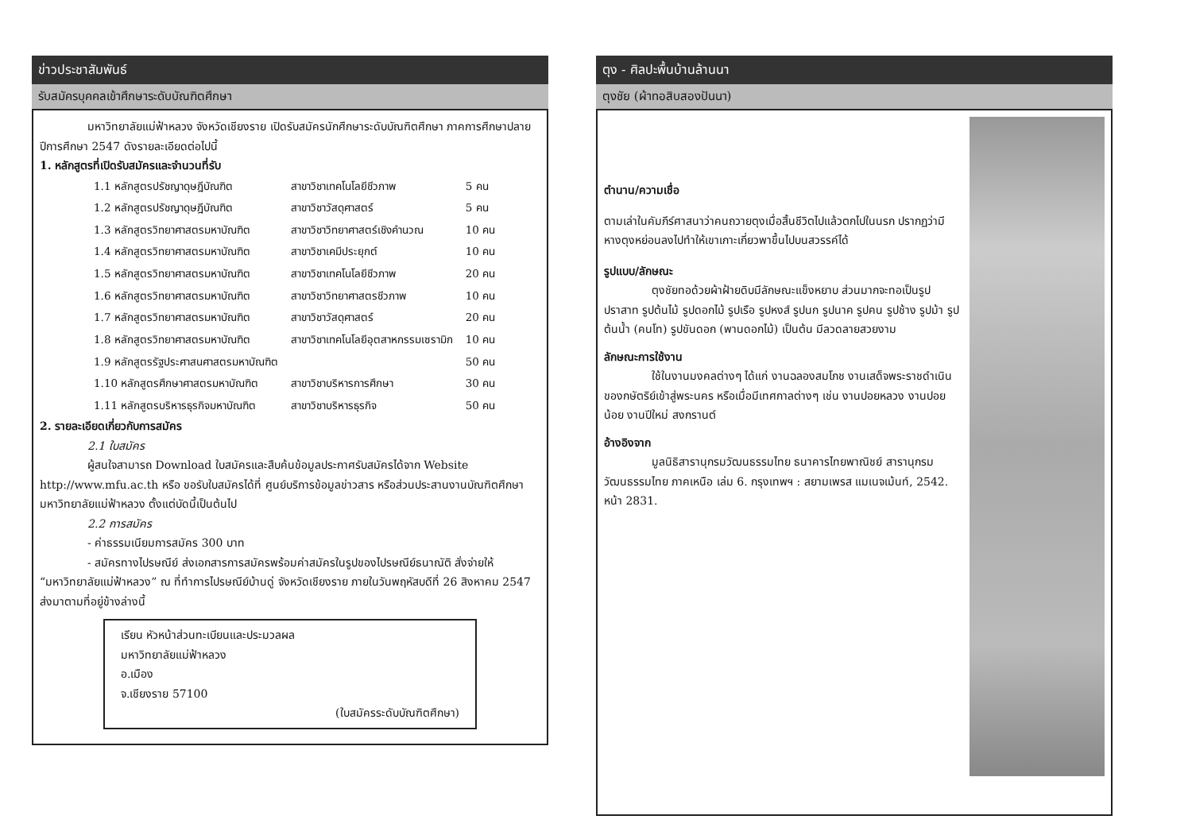ข่าวประชาสัมพันธ์
รับสมัครบุคคลเข้าศึกษาระดับบัณฑิตศึกษา
มหาวิทยาลัยแม่ฟ้าหลวง จังหวัดเชียงราย เปิดรับสมัครนักศึกษาระดับบัณฑิตศึกษา ภาคการศึกษาปลาย ปีการศึกษา 2547 ดังรายละเอียดต่อไปนี้
1. หลักสูตรที่เปิดรับสมัครและจำนวนที่รับ
| 1.1 หลักสูตรปรัชญาดุษฎีบัณฑิต | สาขาวิชาเทคโนโลยีชีวภาพ | 5 คน |
| 1.2 หลักสูตรปรัชญาดุษฎีบัณฑิต | สาขาวิชาวัสดุศาสตร์ | 5 คน |
| 1.3 หลักสูตรวิทยาศาสตรมหาบัณฑิต | สาขาวิชาวิทยาศาสตร์เชิงคำนวณ | 10 คน |
| 1.4 หลักสูตรวิทยาศาสตรมหาบัณฑิต | สาขาวิชาเคมีประยุกต์ | 10 คน |
| 1.5 หลักสูตรวิทยาศาสตรมหาบัณฑิต | สาขาวิชาเทคโนโลยีชีวภาพ | 20 คน |
| 1.6 หลักสูตรวิทยาศาสตรมหาบัณฑิต | สาขาวิชาวิทยาศาสตรชีวภาพ | 10 คน |
| 1.7 หลักสูตรวิทยาศาสตรมหาบัณฑิต | สาขาวิชาวัสดุศาสตร์ | 20 คน |
| 1.8 หลักสูตรวิทยาศาสตรมหาบัณฑิต | สาขาวิชาเทคโนโลยีอุตสาหกรรมเซรามิก | 10 คน |
| 1.9 หลักสูตรรัฐประศาสนศาสตรมหาบัณฑิต | | 50 คน |
| 1.10 หลักสูตรศึกษาศาสตรมหาบัณฑิต | สาขาวิชาบริหารการศึกษา | 30 คน |
| 1.11 หลักสูตรบริหารธุรกิจมหาบัณฑิต | สาขาวิชาบริหารธุรกิจ | 50 คน |
2. รายละเอียดเกี่ยวกับการสมัคร
2.1 ใบสมัคร
ผู้สนใจสามารถ Download ใบสมัครและสืบค้นข้อมูลประกาศรับสมัครได้จาก Website http://www.mfu.ac.th หรือ ขอรับใบสมัครได้ที่ ศูนย์บริการข้อมูลข่าวสาร หรือส่วนประสานงานบัณฑิตศึกษา มหาวิทยาลัยแม่ฟ้าหลวง ตั้งแต่บัดนี้เป็นต้นไป
2.2 การสมัคร
- ค่าธรรมเนียมการสมัคร 300 บาท
- สมัครทางไปรษณีย์ ส่งเอกสารการสมัครพร้อมค่าสมัครในรูปของไปรษณีย์ธนาณัติ สั่งจ่ายให้ “มหาวิทยาลัยแม่ฟ้าหลวง” ณ ที่ทำการไปรษณีย์บ้านดู่ จังหวัดเชียงราย ภายในวันพฤหัสบดีที่ 26 สิงหาคม 2547 ส่งมาตามที่อยู่ข้างล่างนี้
เรียน หัวหน้าส่วนทะเบียนและประมวลผล
มหาวิทยาลัยแม่ฟ้าหลวง
อ.เมือง
จ.เชียงราย 57100
(ใบสมัครระดับบัณฑิตศึกษา)
ตุง - ศิลปะพื้นบ้านล้านนา
ตุงชัย (ผ้าทอสิบสองปันนา)
ตำนาน/ความเชื่อ
ตามเล่าในคัมภีร์ศาสนาว่าคนถวายตุงเมื่อสิ้นชีวิตไปแล้วตกไปในนรก ปรากฏว่ามีหางตุงหย่อนลงไปทำให้เขาเกาะเกี่ยวพาขึ้นไปบนสวรรค์ได้
รูปแบบ/ลักษณะ
ตุงชัยทอด้วยผ้าฝ้ายดิบมีลักษณะแข็งหยาบ ส่วนมากจะทอเป็นรูปปราสาท รูปต้นไม้ รูปดอกไม้ รูปเรือ รูปหงส์ รูปนก รูปนาค รูปคน รูปช้าง รูปม้า รูปต้นน้ำ (คนโท) รูปขันดอก (พานดอกไม้) เป็นต้น มีลวดลายสวยงาม
ลักษณะการใช้งาน
ใช้ในงานมงคลต่างๆ ได้แก่ งานฉลองสมโภช งานเสด็จพระราชดำเนินของกษัตริย์เข้าสู่พระนคร หรือเมื่อมีเทศกาลต่างๆ เช่น งานปอยหลวง งานปอยน้อย งานปีใหม่ สงกรานต์
อ้างอิงจาก
มูลนิธิสารานุกรมวัฒนธรรมไทย ธนาคารไทยพาณิชย์ สารานุกรมวัฒนธรรมไทย ภาคเหนือ เล่ม 6. กรุงเทพฯ : สยามเพรส แมเนจเม้นท์, 2542. หน้า 2831.